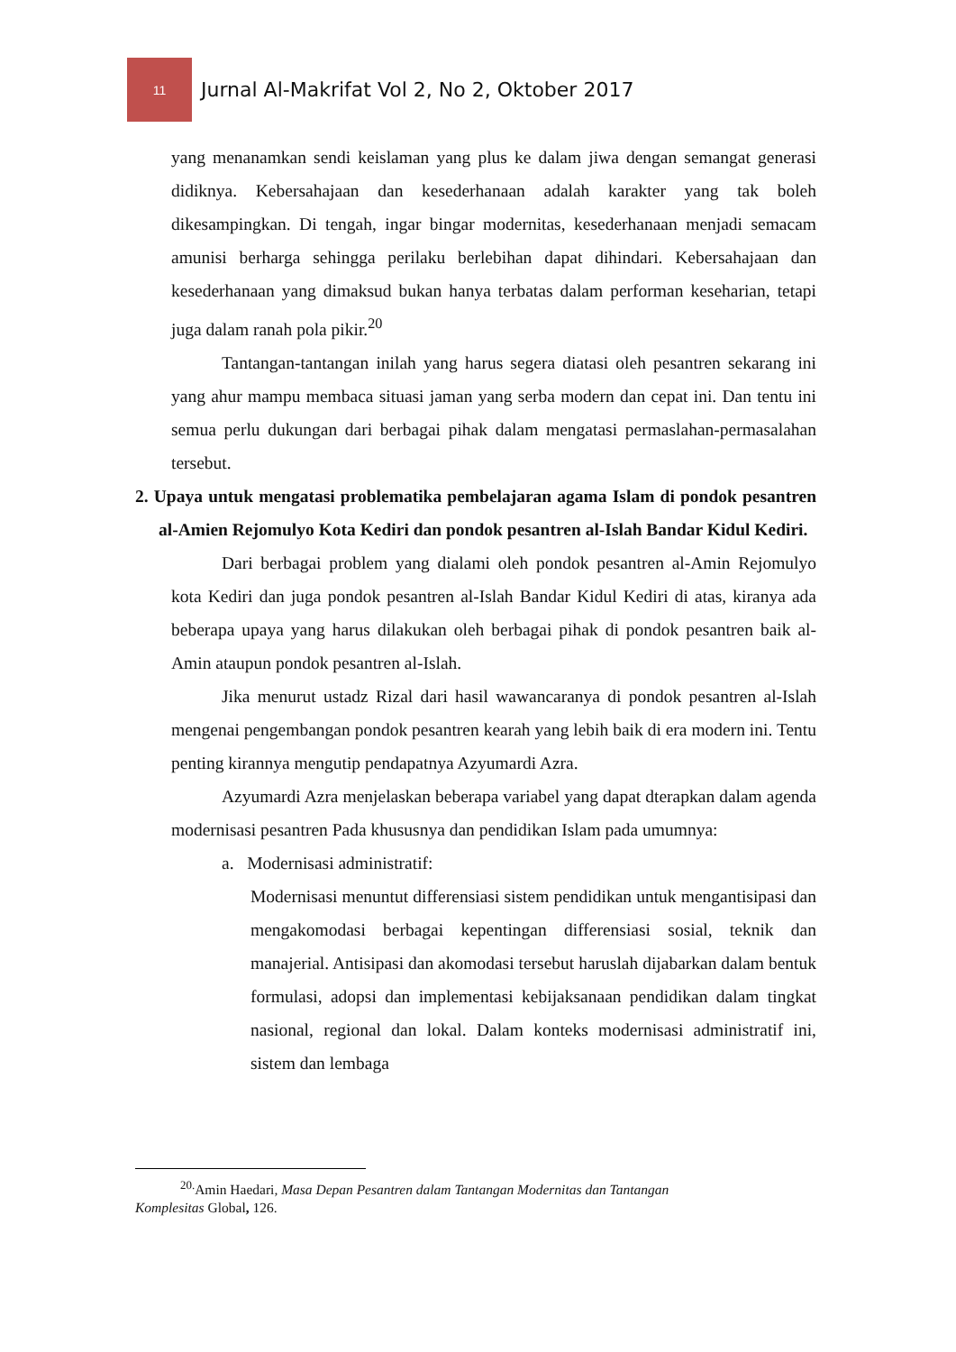11
Jurnal Al-Makrifat Vol 2, No 2, Oktober 2017
yang menanamkan sendi keislaman yang plus ke dalam jiwa dengan semangat generasi didiknya. Kebersahajaan dan kesederhanaan adalah karakter yang tak boleh dikesampingkan. Di tengah, ingar bingar modernitas, kesederhanaan menjadi semacam amunisi berharga sehingga perilaku berlebihan dapat dihindari. Kebersahajaan dan kesederhanaan yang dimaksud bukan hanya terbatas dalam performan keseharian, tetapi juga dalam ranah pola pikir.<sup>20</sup>
Tantangan-tantangan inilah yang harus segera diatasi oleh pesantren sekarang ini yang ahur mampu membaca situasi jaman yang serba modern dan cepat ini. Dan tentu ini semua perlu dukungan dari berbagai pihak dalam mengatasi permaslahan-permasalahan tersebut.
2. Upaya untuk mengatasi problematika pembelajaran agama Islam di pondok pesantren al-Amien Rejomulyo Kota Kediri dan pondok pesantren al-Islah Bandar Kidul Kediri.
Dari berbagai problem yang dialami oleh pondok pesantren al-Amin Rejomulyo kota Kediri dan juga pondok pesantren al-Islah Bandar Kidul Kediri di atas, kiranya ada beberapa upaya yang harus dilakukan oleh berbagai pihak di pondok pesantren baik al-Amin ataupun pondok pesantren al-Islah.
Jika menurut ustadz Rizal dari hasil wawancaranya di pondok pesantren al-Islah mengenai pengembangan pondok pesantren kearah yang lebih baik di era modern ini. Tentu penting kirannya mengutip pendapatnya Azyumardi Azra.
Azyumardi Azra menjelaskan beberapa variabel yang dapat dterapkan dalam agenda modernisasi pesantren Pada khususnya dan pendidikan Islam pada umumnya:
a. Modernisasi administratif:
Modernisasi menuntut differensiasi sistem pendidikan untuk mengantisipasi dan mengakomodasi berbagai kepentingan differensiasi sosial, teknik dan manajerial. Antisipasi dan akomodasi tersebut haruslah dijabarkan dalam bentuk formulasi, adopsi dan implementasi kebijaksanaan pendidikan dalam tingkat nasional, regional dan lokal. Dalam konteks modernisasi administratif ini, sistem dan lembaga
<sup>20.</sup> Amin Haedari, Masa Depan Pesantren dalam Tantangan Modernitas dan Tantangan Komplesitas Global, 126.